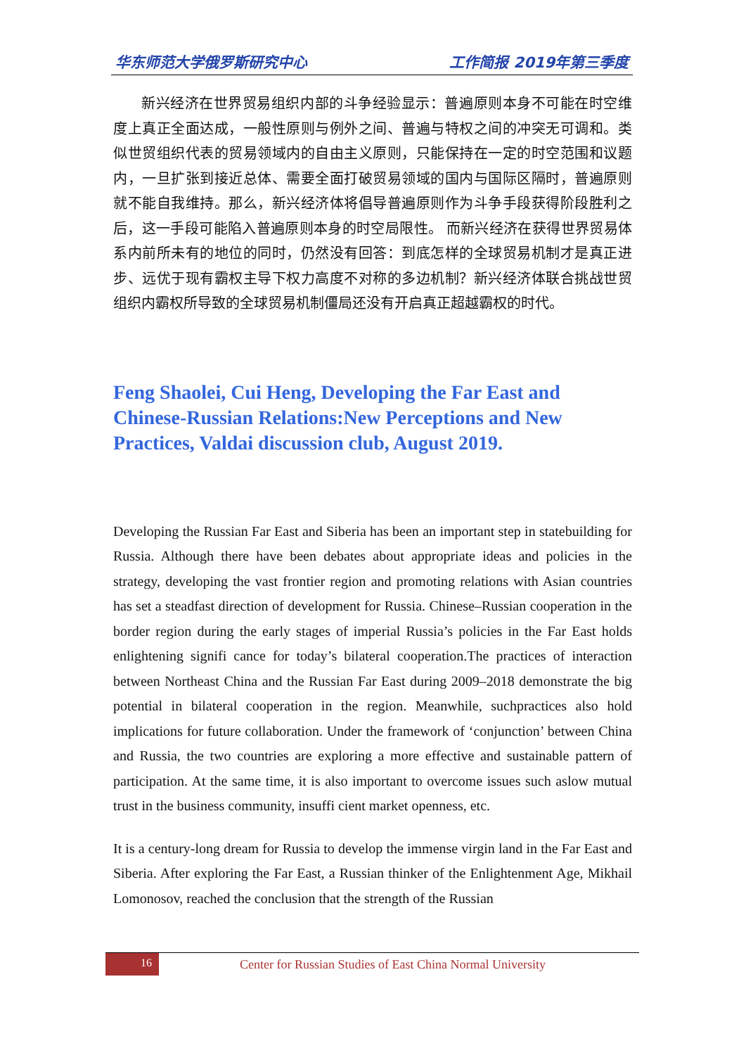华东师范大学俄罗斯研究中心 工作简报 2019年第三季度
新兴经济在世界贸易组织内部的斗争经验显示：普遍原则本身不可能在时空维度上真正全面达成，一般性原则与例外之间、普遍与特权之间的冲突无可调和。类似世贸组织代表的贸易领域内的自由主义原则，只能保持在一定的时空范围和议题内，一旦扩张到接近总体、需要全面打破贸易领域的国内与国际区隔时，普遍原则就不能自我维持。那么，新兴经济体将倡导普遍原则作为斗争手段获得阶段胜利之后，这一手段可能陷入普遍原则本身的时空局限性。 而新兴经济在获得世界贸易体系内前所未有的地位的同时，仍然没有回答：到底怎样的全球贸易机制才是真正进步、远优于现有霸权主导下权力高度不对称的多边机制？新兴经济体联合挑战世贸组织内霸权所导致的全球贸易机制僵局还没有开启真正超越霸权的时代。
Feng Shaolei, Cui Heng, Developing the Far East and Chinese-Russian Relations:New Perceptions and New Practices, Valdai discussion club, August 2019.
Developing the Russian Far East and Siberia has been an important step in statebuilding for Russia. Although there have been debates about appropriate ideas and policies in the strategy, developing the vast frontier region and promoting relations with Asian countries has set a steadfast direction of development for Russia. Chinese–Russian cooperation in the border region during the early stages of imperial Russia’s policies in the Far East holds enlightening signifi cance for today’s bilateral cooperation.The practices of interaction between Northeast China and the Russian Far East during 2009–2018 demonstrate the big potential in bilateral cooperation in the region. Meanwhile, suchpractices also hold implications for future collaboration. Under the framework of ‘conjunction’ between China and Russia, the two countries are exploring a more effective and sustainable pattern of participation. At the same time, it is also important to overcome issues such aslow mutual trust in the business community, insuffi cient market openness, etc.
It is a century-long dream for Russia to develop the immense virgin land in the Far East and Siberia. After exploring the Far East, a Russian thinker of the Enlightenment Age, Mikhail Lomonosov, reached the conclusion that the strength of the Russian
16
Center for Russian Studies of East China Normal University